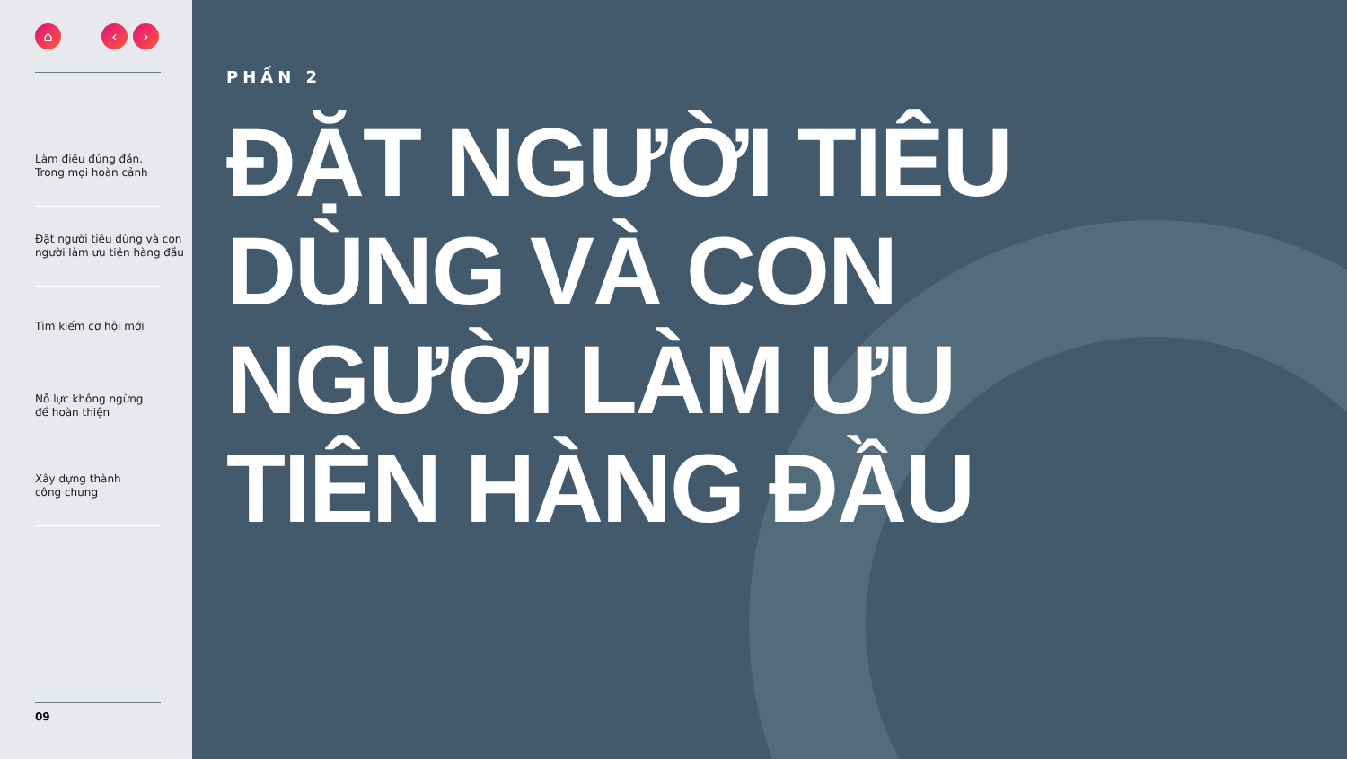⌂ ‹ ›
Làm điều đúng đắn.
Trong mọi hoàn cảnh
Đặt người tiêu dùng và con
người làm ưu tiên hàng đầu
Tìm kiếm cơ hội mới
Nỗ lực không ngừng
để hoàn thiện
Xây dựng thành
công chung
09
PHẦN 2
ĐẶT NGƯỜI TIÊU
DÙNG VÀ CON
NGƯỜI LÀM ƯU
TIÊN HÀNG ĐẦU